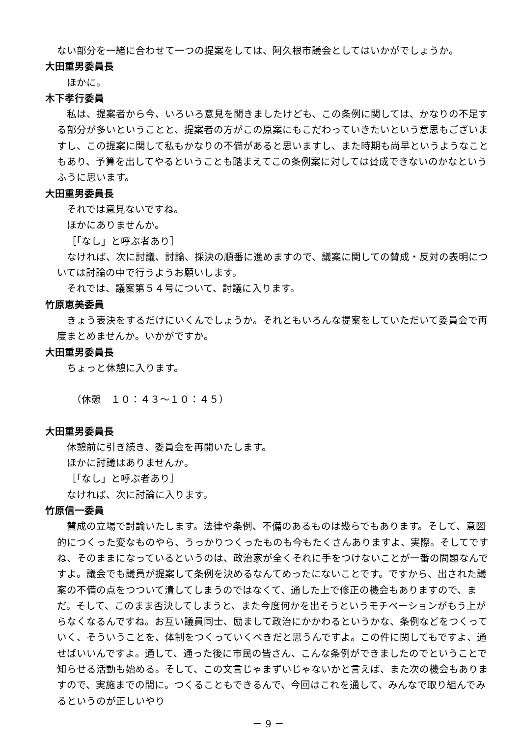ない部分を一緒に合わせて一つの提案をしては、阿久根市議会としてはいかがでしょうか。
大田重男委員長
ほかに。
木下孝行委員
私は、提案者から今、いろいろ意見を聞きましたけども、この条例に関しては、かなりの不足する部分が多いということと、提案者の方がこの原案にもこだわっていきたいという意思もございますし、この提案に関して私もかなりの不備があると思いますし、また時期も尚早というようなこともあり、予算を出してやるということも踏まえてこの条例案に対しては賛成できないのかなというふうに思います。
大田重男委員長
それでは意見ないですね。
ほかにありませんか。
［「なし」と呼ぶ者あり］
なければ、次に討議、討論、採決の順番に進めますので、議案に関しての賛成・反対の表明については討論の中で行うようお願いします。
それでは、議案第５４号について、討議に入ります。
竹原恵美委員
きょう表決をするだけにいくんでしょうか。それともいろんな提案をしていただいて委員会で再度まとめませんか。いかがですか。
大田重男委員長
ちょっと休憩に入ります。
（休憩　１０：４３～１０：４５）
大田重男委員長
休憩前に引き続き、委員会を再開いたします。
ほかに討議はありませんか。
［「なし」と呼ぶ者あり］
なければ、次に討論に入ります。
竹原信一委員
賛成の立場で討論いたします。法律や条例、不備のあるものは幾らでもあります。そして、意図的につくった変なものやら、うっかりつくったものも今もたくさんありますよ、実際。そしてですね、そのままになっているというのは、政治家が全くそれに手をつけないことが一番の問題なんですよ。議会でも議員が提案して条例を決めるなんてめったにないことです。ですから、出された議案の不備の点をつついて潰してしまうのではなくて、通した上で修正の機会もありますので、まだ。そして、このまま否決してしまうと、また今度何かを出そうというモチベーションがもう上がらなくなるんですね。お互い議員同士、励まして政治にかかわるというかな、条例などをつくっていく、そういうことを、体制をつくっていくべきだと思うんですよ。この件に関してもですよ、通せばいいんですよ。通して、通った後に市民の皆さん、こんな条例ができましたのでということで知らせる活動も始める。そして、この文言じゃまずいじゃないかと言えば、また次の機会もありますので、実施までの間に。つくることもできるんで、今回はこれを通して、みんなで取り組んでみるというのが正しいやり
－ 9 －